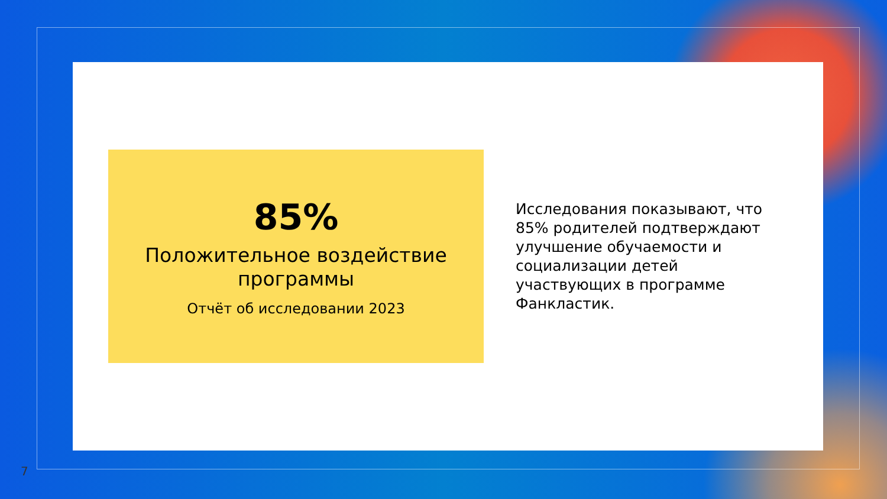85%
Положительное воздействие программы
Отчёт об исследовании 2023
Исследования показывают, что 85% родителей подтверждают улучшение обучаемости и социализации детей участвующих в программе Фанкластик.
7